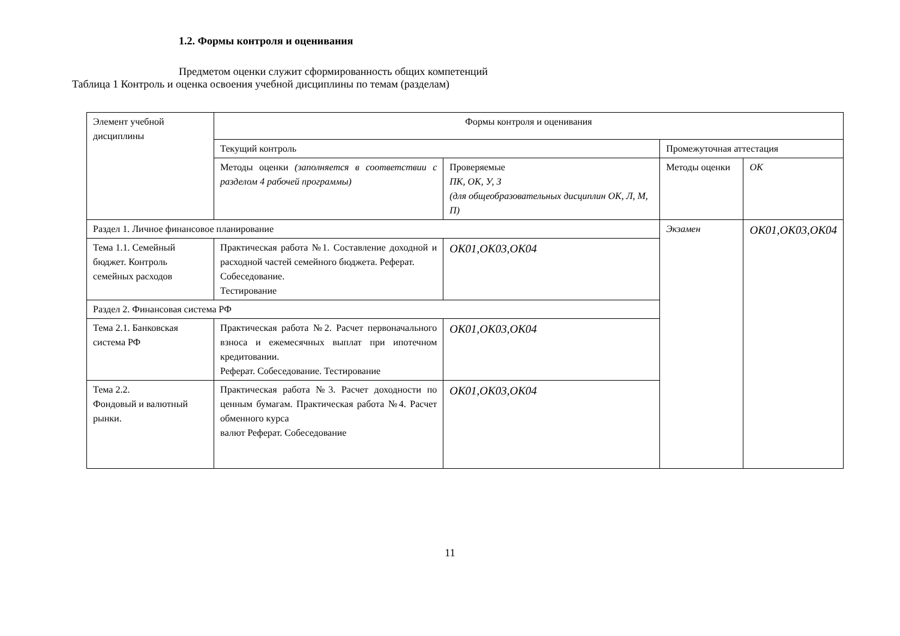1.2. Формы контроля и оценивания
Предметом оценки служит сформированность общих компетенций
Таблица 1 Контроль и оценка освоения учебной дисциплины по темам (разделам)
| Элемент учебной дисциплины | Формы контроля и оценивания | | | |
| | Текущий контроль | | Промежуточная аттестация | |
| | Методы оценки (заполняется в соответствии с разделом 4 рабочей программы) | Проверяемые ПК, ОК, У, З (для общеобразовательных дисциплин ОК, Л, М, П) | Методы оценки | ОК |
| Раздел 1. Личное финансовое планирование | | | Экзамен | ОК01,ОК03,ОК04 |
| Тема 1.1. Семейный бюджет. Контроль семейных расходов | Практическая работа №1. Составление доходной и расходной частей семейного бюджета. Реферат. Собеседование. Тестирование | ОК01,ОК03,ОК04 | | |
| Раздел 2. Финансовая система РФ | | | | |
| Тема 2.1. Банковская система РФ | Практическая работа №2. Расчет первоначального взноса и ежемесячных выплат при ипотечном кредитовании. Реферат. Собеседование. Тестирование | ОК01,ОК03,ОК04 | | |
| Тема 2.2. Фондовый и валютный рынки. | Практическая работа №3. Расчет доходности по ценным бумагам. Практическая работа №4. Расчет обменного курса валют Реферат. Собеседование | ОК01,ОК03,ОК04 | | |
11